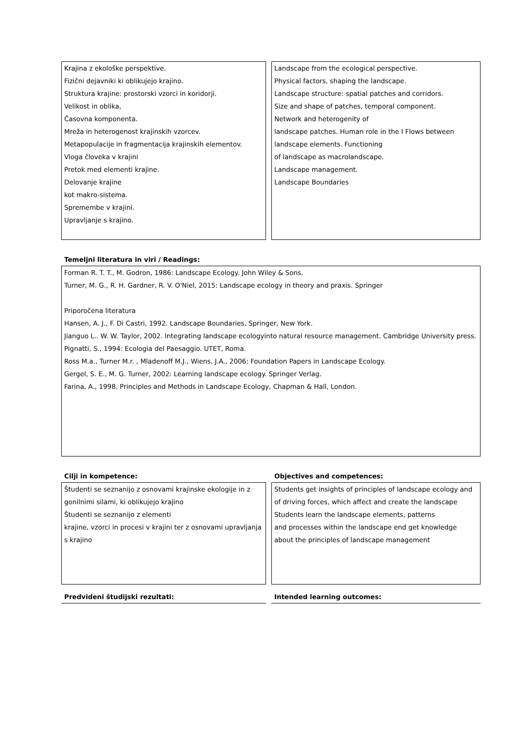Krajina z ekološke perspektive.
Fizični dejavniki ki oblikujejo krajino.
Struktura krajine: prostorski vzorci in koridorji.
Velikost in oblika,
Časovna komponenta.
Mreža in heterogenost krajinskih vzorcev.
Metapopulacije in fragmentacija krajinskih elementov.
Vloga človeka v krajini
Pretok med elementi krajine.
Delovanje krajine
kot makro-sistema.
Spremembe v krajini.
Upravljanje s krajino.
Landscape from the ecological perspective.
Physical factors, shaping the landscape.
Landscape structure: spatial patches and corridors.
Size and shape of patches, temporal component.
Network and heterogenity of
landscape patches. Human role in the I Flows between landscape elements. Functioning
of landscape as macrolandscape.
Landscape management.
Landscape Boundaries
Temeljni literatura in viri / Readings:
Forman R. T. T., M. Godron, 1986: Landscape Ecology. John Wiley & Sons.
Turner, M. G., R. H. Gardner, R. V. O'Niel, 2015: Landscape ecology in theory and praxis. Springer
Priporočena literatura
Hansen, A. J., F. Di Castri, 1992. Landscape Boundaries, Springer, New York.
Jianguo L.. W. W. Taylor, 2002. Integrating landscape ecologyinto natural resource management. Cambridge University press.
Pignatti, S., 1994: Ecologia del Paesaggio. UTET, Roma.
Ross M.a., Turner M.r. , Mladenoff M.J., Wiens, J.A., 2006: Foundation Papers in Landscape Ecology.
Gergel, S. E., M. G. Turner, 2002: Learning landscape ecology. Springer Verlag.
Farina, A., 1998. Principles and Methods in Landscape Ecology, Chapman & Hall, London.
Cilji in kompetence:
Študenti se seznanijo z osnovami krajinske ekologije in z gonilnimi silami, ki oblikujejo krajino
Študenti se seznanijo z elementi
krajine, vzorci in procesi v krajini ter z osnovami upravljanja s krajino
Objectives and competences:
Students get insights of principles of landscape ecology and of driving forces, which affect and create the landscape
Students learn the landscape elements, patterns
and processes within the landscape end get knowledge about the principles of landscape management
Predvideni študijski rezultati: Intended learning outcomes: